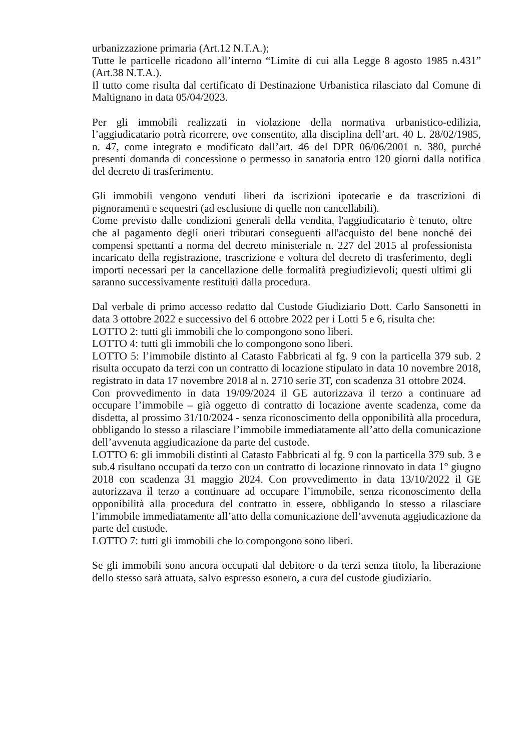urbanizzazione primaria (Art.12 N.T.A.);
Tutte le particelle ricadono all’interno “Limite di cui alla Legge 8 agosto 1985 n.431” (Art.38 N.T.A.).
Il tutto come risulta dal certificato di Destinazione Urbanistica rilasciato dal Comune di Maltignano in data 05/04/2023.
Per gli immobili realizzati in violazione della normativa urbanistico-edilizia, l’aggiudicatario potrà ricorrere, ove consentito, alla disciplina dell’art. 40 L. 28/02/1985, n. 47, come integrato e modificato dall’art. 46 del DPR 06/06/2001 n. 380, purché presenti domanda di concessione o permesso in sanatoria entro 120 giorni dalla notifica del decreto di trasferimento.
Gli immobili vengono venduti liberi da iscrizioni ipotecarie e da trascrizioni di pignoramenti e sequestri (ad esclusione di quelle non cancellabili).
Come previsto dalle condizioni generali della vendita, l'aggiudicatario è tenuto, oltre che al pagamento degli oneri tributari conseguenti all'acquisto del bene nonché dei compensi spettanti a norma del decreto ministeriale n. 227 del 2015 al professionista incaricato della registrazione, trascrizione e voltura del decreto di trasferimento, degli importi necessari per la cancellazione delle formalità pregiudizievoli; questi ultimi gli saranno successivamente restituiti dalla procedura.
Dal verbale di primo accesso redatto dal Custode Giudiziario Dott. Carlo Sansonetti in data 3 ottobre 2022 e successivo del 6 ottobre 2022 per i Lotti 5 e 6, risulta che:
LOTTO 2: tutti gli immobili che lo compongono sono liberi.
LOTTO 4: tutti gli immobili che lo compongono sono liberi.
LOTTO 5: l’immobile distinto al Catasto Fabbricati al fg. 9 con la particella 379 sub. 2 risulta occupato da terzi con un contratto di locazione stipulato in data 10 novembre 2018, registrato in data 17 novembre 2018 al n. 2710 serie 3T, con scadenza 31 ottobre 2024.
Con provvedimento in data 19/09/2024 il GE autorizzava il terzo a continuare ad occupare l’immobile – già oggetto di contratto di locazione avente scadenza, come da disdetta, al prossimo 31/10/2024 - senza riconoscimento della opponibilità alla procedura, obbligando lo stesso a rilasciare l’immobile immediatamente all’atto della comunicazione dell’avvenuta aggiudicazione da parte del custode.
LOTTO 6: gli immobili distinti al Catasto Fabbricati al fg. 9 con la particella 379 sub. 3 e sub.4 risultano occupati da terzo con un contratto di locazione rinnovato in data 1° giugno 2018 con scadenza 31 maggio 2024. Con provvedimento in data 13/10/2022 il GE autorizzava il terzo a continuare ad occupare l’immobile, senza riconoscimento della opponibilità alla procedura del contratto in essere, obbligando lo stesso a rilasciare l’immobile immediatamente all’atto della comunicazione dell’avvenuta aggiudicazione da parte del custode.
LOTTO 7: tutti gli immobili che lo compongono sono liberi.
Se gli immobili sono ancora occupati dal debitore o da terzi senza titolo, la liberazione dello stesso sarà attuata, salvo espresso esonero, a cura del custode giudiziario.